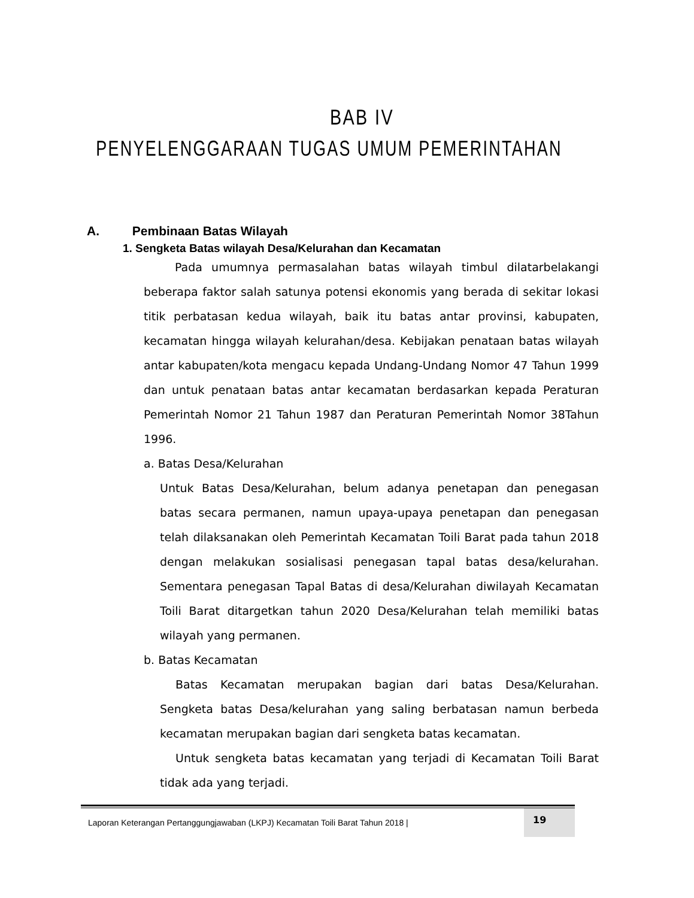BAB IV
PENYELENGGARAAN TUGAS UMUM PEMERINTAHAN
A. Pembinaan Batas Wilayah
1. Sengketa Batas wilayah Desa/Kelurahan dan Kecamatan
Pada umumnya permasalahan batas wilayah timbul dilatarbelakangi beberapa faktor salah satunya potensi ekonomis yang berada di sekitar lokasi titik perbatasan kedua wilayah, baik itu batas antar provinsi, kabupaten, kecamatan hingga wilayah kelurahan/desa. Kebijakan penataan batas wilayah antar kabupaten/kota mengacu kepada Undang-Undang Nomor 47 Tahun 1999 dan untuk penataan batas antar kecamatan berdasarkan kepada Peraturan Pemerintah Nomor 21 Tahun 1987 dan Peraturan Pemerintah Nomor 38Tahun 1996.
a. Batas Desa/Kelurahan
Untuk Batas Desa/Kelurahan, belum adanya penetapan dan penegasan batas secara permanen, namun upaya-upaya penetapan dan penegasan telah dilaksanakan oleh Pemerintah Kecamatan Toili Barat pada tahun 2018 dengan melakukan sosialisasi penegasan tapal batas desa/kelurahan. Sementara penegasan Tapal Batas di desa/Kelurahan diwilayah Kecamatan Toili Barat ditargetkan tahun 2020 Desa/Kelurahan telah memiliki batas wilayah yang permanen.
b. Batas Kecamatan
Batas Kecamatan merupakan bagian dari batas Desa/Kelurahan. Sengketa batas Desa/kelurahan yang saling berbatasan namun berbeda kecamatan merupakan bagian dari sengketa batas kecamatan.
Untuk sengketa batas kecamatan yang terjadi di Kecamatan Toili Barat tidak ada yang terjadi.
Laporan Keterangan Pertanggungjawaban (LKPJ) Kecamatan Toili Barat Tahun 2018 |
19